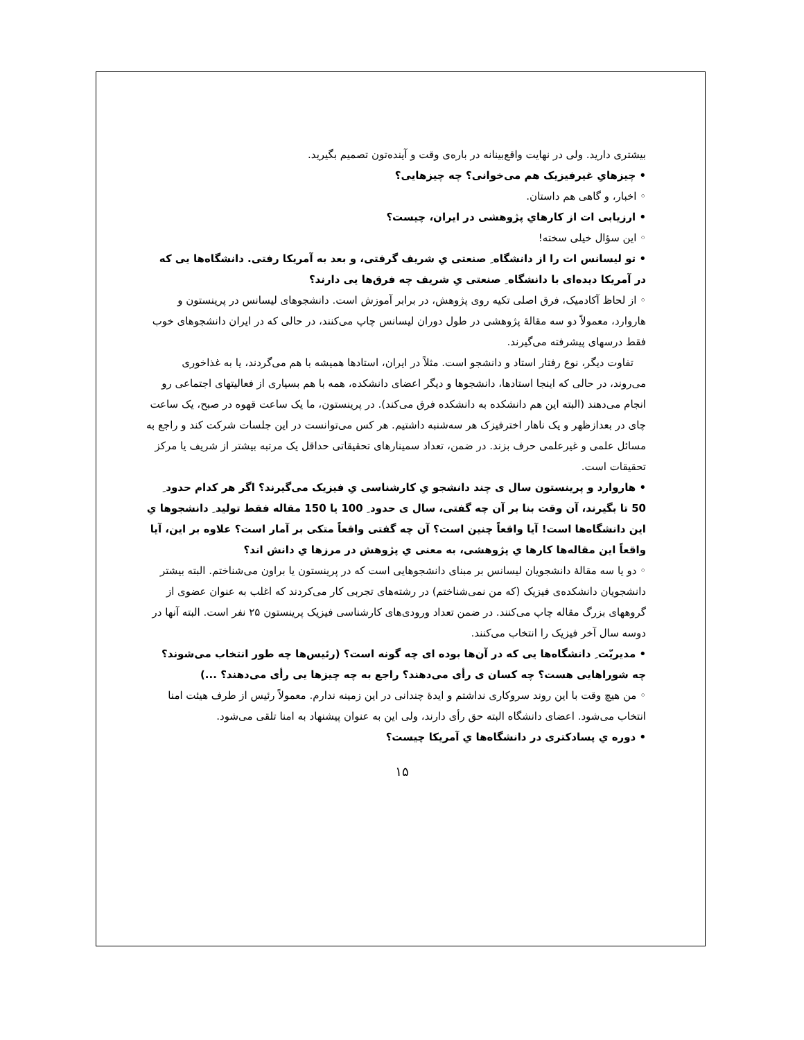بیشتری دارید. ولی در نهایت واقع‌بینانه در باره‌ی وقت و آینده‌تون تصمیم بگیرید.
• چیزهایِ غیرفیزیک هم می‌خوانی؟ چه چیزهایی؟
◦ اخبار، و گاهی هم داستان.
• ارزیابی ات از کارهایِ پژوهشی در ایران، چیست؟
◦ این سؤال خیلی سخته!
• تو لیسانس ات را از دانشگاه ِ صنعتی یِ شریف گرفتی، و بعد به آمریکا رفتی. دانشگاه‌ها یی که در آمریکا دیده‌ای با دانشگاه ِ صنعتی یِ شریف چه فرق‌ها یی دارند؟
◦ از لحاظ آکادمیک، فرق اصلی تکیه روی پژوهش، در برابر آموزش است. دانشجوهای لیسانس در پرینستون و هاروارد، معمولاً دو سه مقالهٔ پژوهشی در طول دوران لیسانس چاپ می‌کنند، در حالی که در ایران دانشجوهای خوب فقط درسهای پیشرفته می‌گیرند.
تفاوت دیگر، نوع رفتار استاد و دانشجو است. مثلاً در ایران، استادها همیشه با هم می‌گردند، یا به غذاخوری می‌روند، در حالی که اینجا استادها، دانشجوها و دیگر اعضای دانشکده، همه با هم بسیاری از فعالیتهای اجتماعی رو انجام می‌دهند (البته این هم دانشکده به دانشکده فرق می‌کند). در پرینستون، ما یک ساعت قهوه در صبح، یک ساعت چای در بعدازظهر و یک ناهار اخترفیزک هر سه‌شنبه داشتیم. هر کس می‌توانست در این جلسات شرکت کند و راجع به مسائل علمی و غیرعلمی حرف بزند. در ضمن، تعداد سمینارهای تحقیقاتی حداقل یک مرتبه بیشتر از شریف یا مرکز تحقیقات است.
• هاروارد و پرینستون سال ی چند دانشجو یِ کارشناسی یِ فیزیک می‌گیرند؟ اگر هر کدام حدود ِ 50 تا بگیرند، آن وقت بنا بر آن چه گفتی، سال ی حدود ِ 100 یا 150 مقاله فقط تولید ِ دانشجوها یِ این دانشگاه‌ها است! آیا واقعاً چنین است؟ آن چه گفتی واقعاً متکی بر آمار است؟ علاوه بر این، آیا واقعاً این مقاله‌ها کارها یِ پژوهشی، به معنی یِ پژوهش در مرزها یِ دانش اند؟
◦ دو یا سه مقالهٔ دانشجویان لیسانس بر مبنای دانشجوهایی است که در پرینستون یا براون می‌شناختم. البته بیشتر دانشجویان دانشکده‌ی فیزیک (که من نمی‌شناختم) در رشته‌های تجربی کار می‌کردند که اغلب به عنوان عضوی از گروههای بزرگ مقاله چاپ می‌کنند. در ضمن تعداد ورودی‌های کارشناسی فیزیک پرینستون ۲۵ نفر است. البته آنها در دوسه سال آخر فیزیک را انتخاب می‌کنند.
• مدیریّت ِ دانشگاه‌ها یی که در آن‌ها بوده ای چه گونه است؟ (رئیس‌ها چه طور انتخاب می‌شوند؟ چه شوراهایی هست؟ چه کسان ی رأی می‌دهند؟ راجع به چه چیزها یی رأی می‌دهند؟ ...)
◦ من هیچ وقت با این روند سروکاری نداشتم و ایدهٔ چندانی در این زمینه ندارم. معمولاً رئیس از طرف هیئت امنا انتخاب می‌شود. اعضای دانشگاه البته حق رأی دارند، ولی این به عنوان پیشنهاد به امنا تلقی می‌شود.
• دوره یِ پسادکتری در دانشگاه‌ها یِ آمریکا چیست؟
۱۵